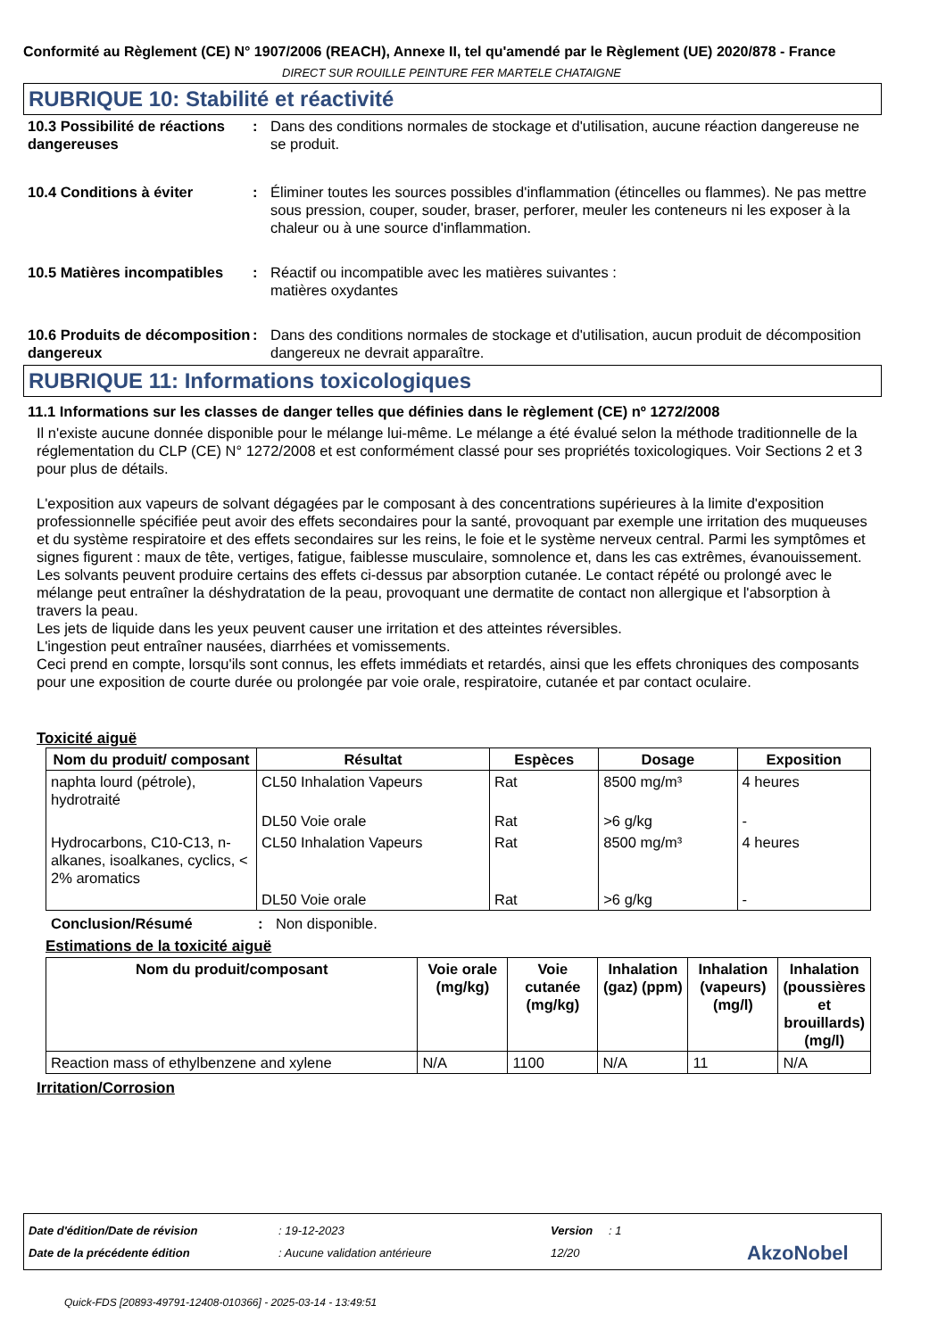Conformité au Règlement (CE) N° 1907/2006 (REACH), Annexe II, tel qu'amendé par le Règlement (UE) 2020/878 - France
DIRECT SUR ROUILLE PEINTURE FER MARTELE CHATAIGNE
RUBRIQUE 10: Stabilité et réactivité
10.3 Possibilité de réactions dangereuses
: Dans des conditions normales de stockage et d'utilisation, aucune réaction dangereuse ne se produit.
10.4 Conditions à éviter : Éliminer toutes les sources possibles d'inflammation (étincelles ou flammes). Ne pas mettre sous pression, couper, souder, braser, perforer, meuler les conteneurs ni les exposer à la chaleur ou à une source d'inflammation.
10.5 Matières incompatibles
: Réactif ou incompatible avec les matières suivantes :
matières oxydantes
10.6 Produits de décomposition dangereux
: Dans des conditions normales de stockage et d'utilisation, aucun produit de décomposition dangereux ne devrait apparaître.
RUBRIQUE 11: Informations toxicologiques
11.1 Informations sur les classes de danger telles que définies dans le règlement (CE) nº 1272/2008
Il n'existe aucune donnée disponible pour le mélange lui-même. Le mélange a été évalué selon la méthode traditionnelle de la réglementation du CLP (CE) N° 1272/2008 et est conformément classé pour ses propriétés toxicologiques. Voir Sections 2 et 3 pour plus de détails.
L'exposition aux vapeurs de solvant dégagées par le composant à des concentrations supérieures à la limite d'exposition professionnelle spécifiée peut avoir des effets secondaires pour la santé, provoquant par exemple une irritation des muqueuses et du système respiratoire et des effets secondaires sur les reins, le foie et le système nerveux central. Parmi les symptômes et signes figurent : maux de tête, vertiges, fatigue, faiblesse musculaire, somnolence et, dans les cas extrêmes, évanouissement.
Les solvants peuvent produire certains des effets ci-dessus par absorption cutanée. Le contact répété ou prolongé avec le mélange peut entraîner la déshydratation de la peau, provoquant une dermatite de contact non allergique et l'absorption à travers la peau.
Les jets de liquide dans les yeux peuvent causer une irritation et des atteintes réversibles.
L'ingestion peut entraîner nausées, diarrhées et vomissements.
Ceci prend en compte, lorsqu'ils sont connus, les effets immédiats et retardés, ainsi que les effets chroniques des composants pour une exposition de courte durée ou prolongée par voie orale, respiratoire, cutanée et par contact oculaire.
Toxicité aiguë
| Nom du produit/ composant | Résultat | Espèces | Dosage | Exposition |
| --- | --- | --- | --- | --- |
| naphta lourd (pétrole), hydrotraité | CL50 Inhalation Vapeurs | Rat | 8500 mg/m³ | 4 heures |
| | DL50 Voie orale | Rat | >6 g/kg | - |
| Hydrocarbons, C10-C13, n-alkanes, isoalkanes, cyclics, < 2% aromatics | CL50 Inhalation Vapeurs | Rat | 8500 mg/m³ | 4 heures |
| | DL50 Voie orale | Rat | >6 g/kg | - |
Conclusion/Résumé : Non disponible.
Estimations de la toxicité aiguë
| Nom du produit/composant | Voie orale (mg/kg) | Voie cutanée (mg/kg) | Inhalation (gaz) (ppm) | Inhalation (vapeurs) (mg/l) | Inhalation (poussières et brouillards) (mg/l) |
| --- | --- | --- | --- | --- | --- |
| Reaction mass of ethylbenzene and xylene | N/A | 1100 | N/A | 11 | N/A |
Irritation/Corrosion
Date d'édition/Date de révision: 19-12-2023 Version: 1
Date de la précédente édition: Aucune validation antérieure 12/20 AkzoNobel
Quick-FDS [20893-49791-12408-010366] - 2025-03-14 - 13:49:51